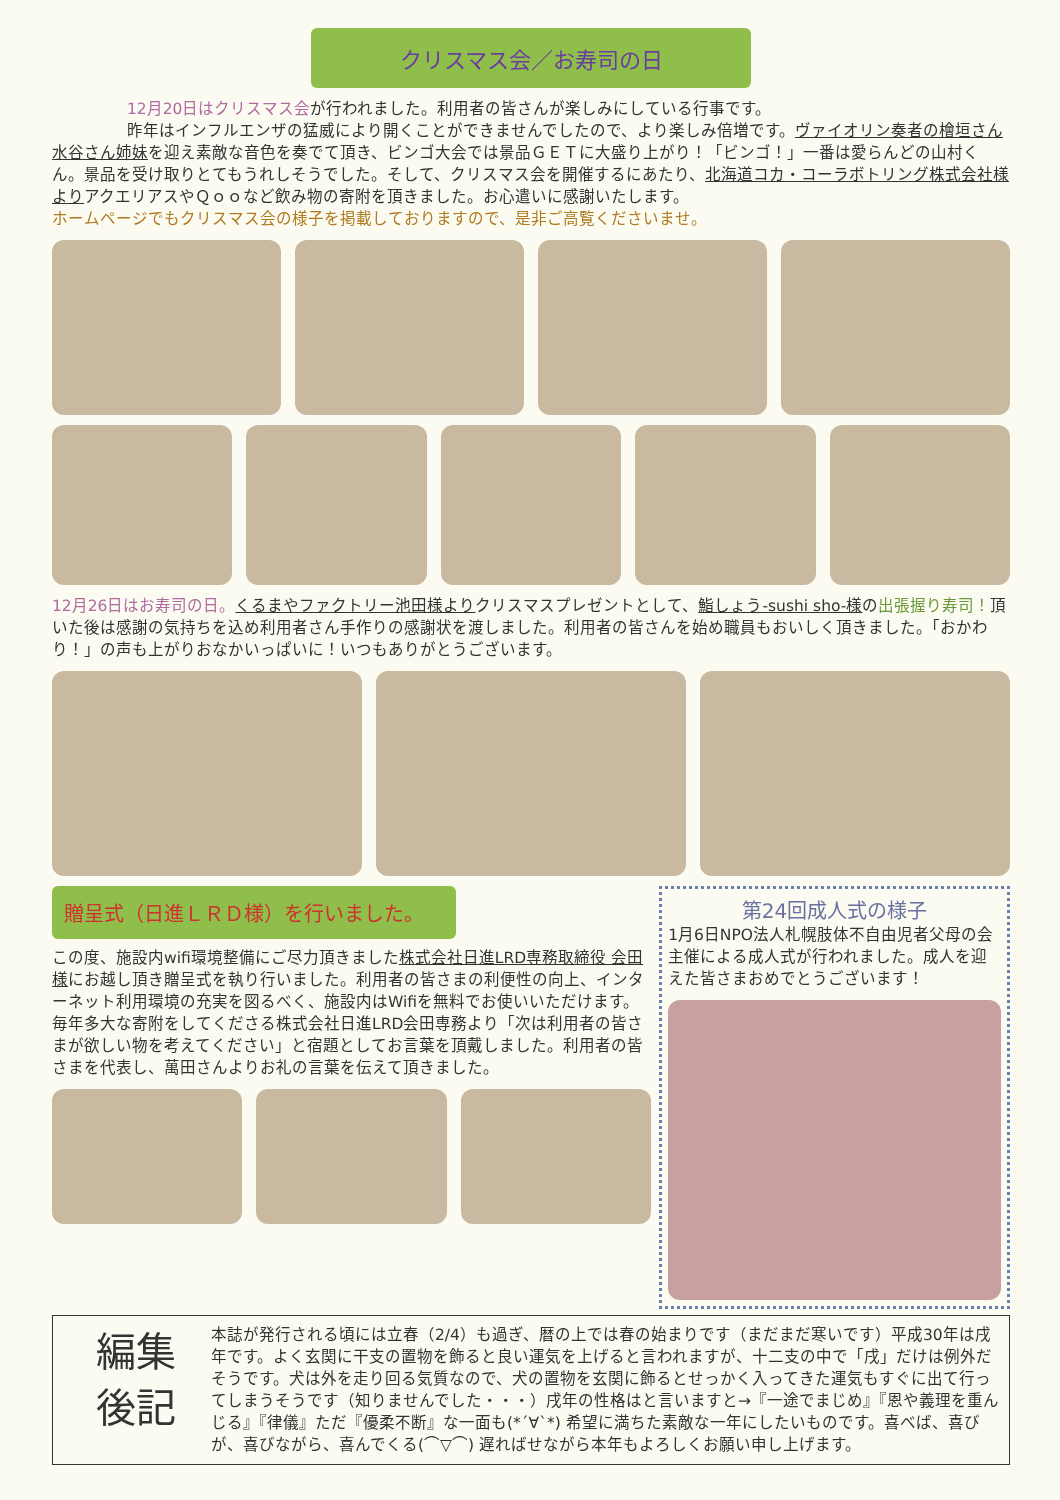クリスマス会／お寿司の日
12月20日はクリスマス会が行われました。利用者の皆さんが楽しみにしている行事です。
昨年はインフルエンザの猛威により開くことができませんでしたので、より楽しみ倍増です。ヴァイオリン奏者の檜垣さん水谷さん姉妹を迎え素敵な音色を奏でて頂き、ビンゴ大会では景品ＧＥＴに大盛り上がり！「ビンゴ！」一番は愛らんどの山村くん。景品を受け取りとてもうれしそうでした。そして、クリスマス会を開催するにあたり、北海道コカ・コーラボトリング株式会社様よりアクエリアスやＱｏｏなど飲み物の寄附を頂きました。お心遣いに感謝いたします。
ホームページでもクリスマス会の様子を掲載しておりますので、是非ご高覧くださいませ。
12月26日はお寿司の日。くるまやファクトリー池田様よりクリスマスプレゼントとして、鮨しょう-sushi sho-様の出張握り寿司！頂いた後は感謝の気持ちを込め利用者さん手作りの感謝状を渡しました。利用者の皆さんを始め職員もおいしく頂きました。「おかわり！」の声も上がりおなかいっぱいに！いつもありがとうございます。
贈呈式（日進ＬＲＤ様）を行いました。
この度、施設内wifi環境整備にご尽力頂きました株式会社日進LRD専務取締役 会田様にお越し頂き贈呈式を執り行いました。利用者の皆さまの利便性の向上、インターネット利用環境の充実を図るべく、施設内はWifiを無料でお使いいただけます。毎年多大な寄附をしてくださる株式会社日進LRD会田専務より「次は利用者の皆さまが欲しい物を考えてください」と宿題としてお言葉を頂戴しました。利用者の皆さまを代表し、萬田さんよりお礼の言葉を伝えて頂きました。
第24回成人式の様子
1月6日NPO法人札幌肢体不自由児者父母の会主催による成人式が行われました。成人を迎えた皆さまおめでとうございます！
編集
後記
本誌が発行される頃には立春（2/4）も過ぎ、暦の上では春の始まりです（まだまだ寒いです）平成30年は戌年です。よく玄関に干支の置物を飾ると良い運気を上げると言われますが、十二支の中で「戌」だけは例外だそうです。犬は外を走り回る気質なので、犬の置物を玄関に飾るとせっかく入ってきた運気もすぐに出て行ってしまうそうです（知りませんでした・・・）戌年の性格はと言いますと→『一途でまじめ』『恩や義理を重んじる』『律儀』ただ『優柔不断』な一面も(*´∀`*) 希望に満ちた素敵な一年にしたいものです。喜べば、喜びが、喜びながら、喜んでくる(⌒▽⌒) 遅ればせながら本年もよろしくお願い申し上げます。